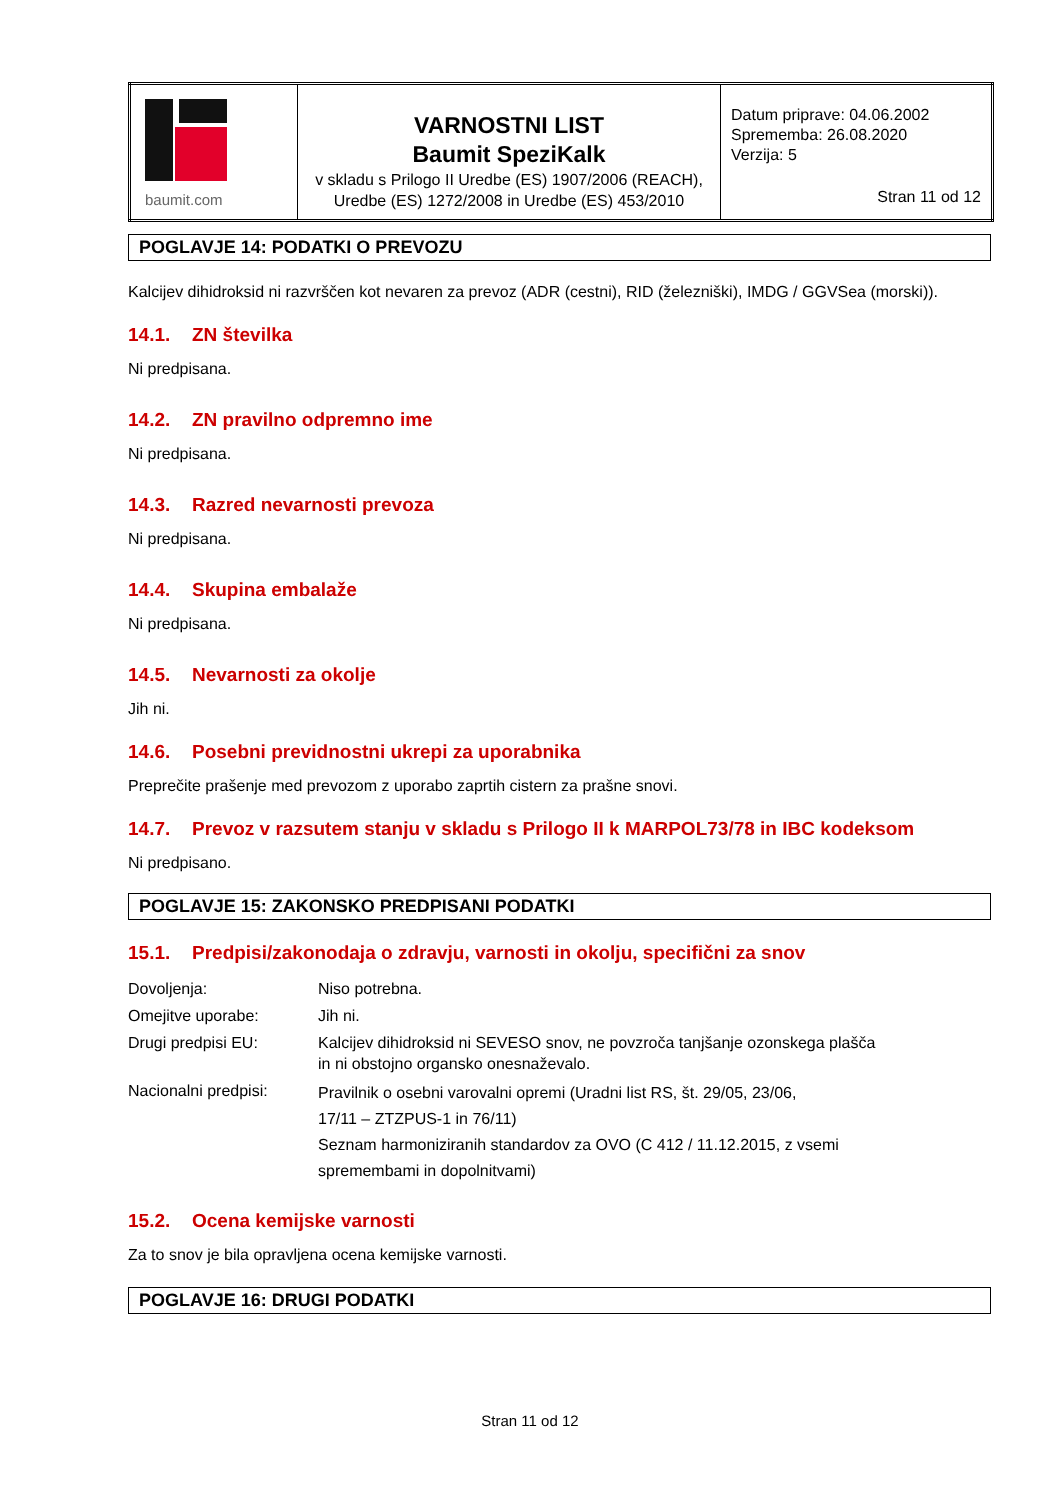| baumit.com | VARNOSTNI LIST Baumit SpeziKalk v skladu s Prilogo II Uredbe (ES) 1907/2006 (REACH), Uredbe (ES) 1272/2008 in Uredbe (ES) 453/2010 | Datum priprave: 04.06.2002 Sprememba: 26.08.2020 Verzija: 5 Stran 11 od 12 |
POGLAVJE 14: PODATKI O PREVOZU
Kalcijev dihidroksid ni razvrščen kot nevaren za prevoz (ADR (cestni), RID (železniški), IMDG / GGVSea (morski)).
14.1. ZN številka
Ni predpisana.
14.2. ZN pravilno odpremno ime
Ni predpisana.
14.3. Razred nevarnosti prevoza
Ni predpisana.
14.4. Skupina embalaže
Ni predpisana.
14.5. Nevarnosti za okolje
Jih ni.
14.6. Posebni previdnostni ukrepi za uporabnika
Preprečite prašenje med prevozom z uporabo zaprtih cistern za prašne snovi.
14.7. Prevoz v razsutem stanju v skladu s Prilogo II k MARPOL73/78 in IBC kodeksom
Ni predpisano.
POGLAVJE 15: ZAKONSKO PREDPISANI PODATKI
15.1. Predpisi/zakonodaja o zdravju, varnosti in okolju, specifični za snov
| Dovoljenja: | Niso potrebna. |
| Omejitve uporabe: | Jih ni. |
| Drugi predpisi EU: | Kalcijev dihidroksid ni SEVESO snov, ne povzroča tanjšanje ozonskega plašča in ni obstojno organsko onesnaževalo. |
| Nacionalni predpisi: | Pravilnik o osebni varovalni opremi (Uradni list RS, št. 29/05, 23/06, 17/11 – ZTZPUS-1 in 76/11) Seznam harmoniziranih standardov za OVO (C 412 / 11.12.2015, z vsemi spremembami in dopolnitvami) |
15.2. Ocena kemijske varnosti
Za to snov je bila opravljena ocena kemijske varnosti.
POGLAVJE 16: DRUGI PODATKI
Stran 11 od 12